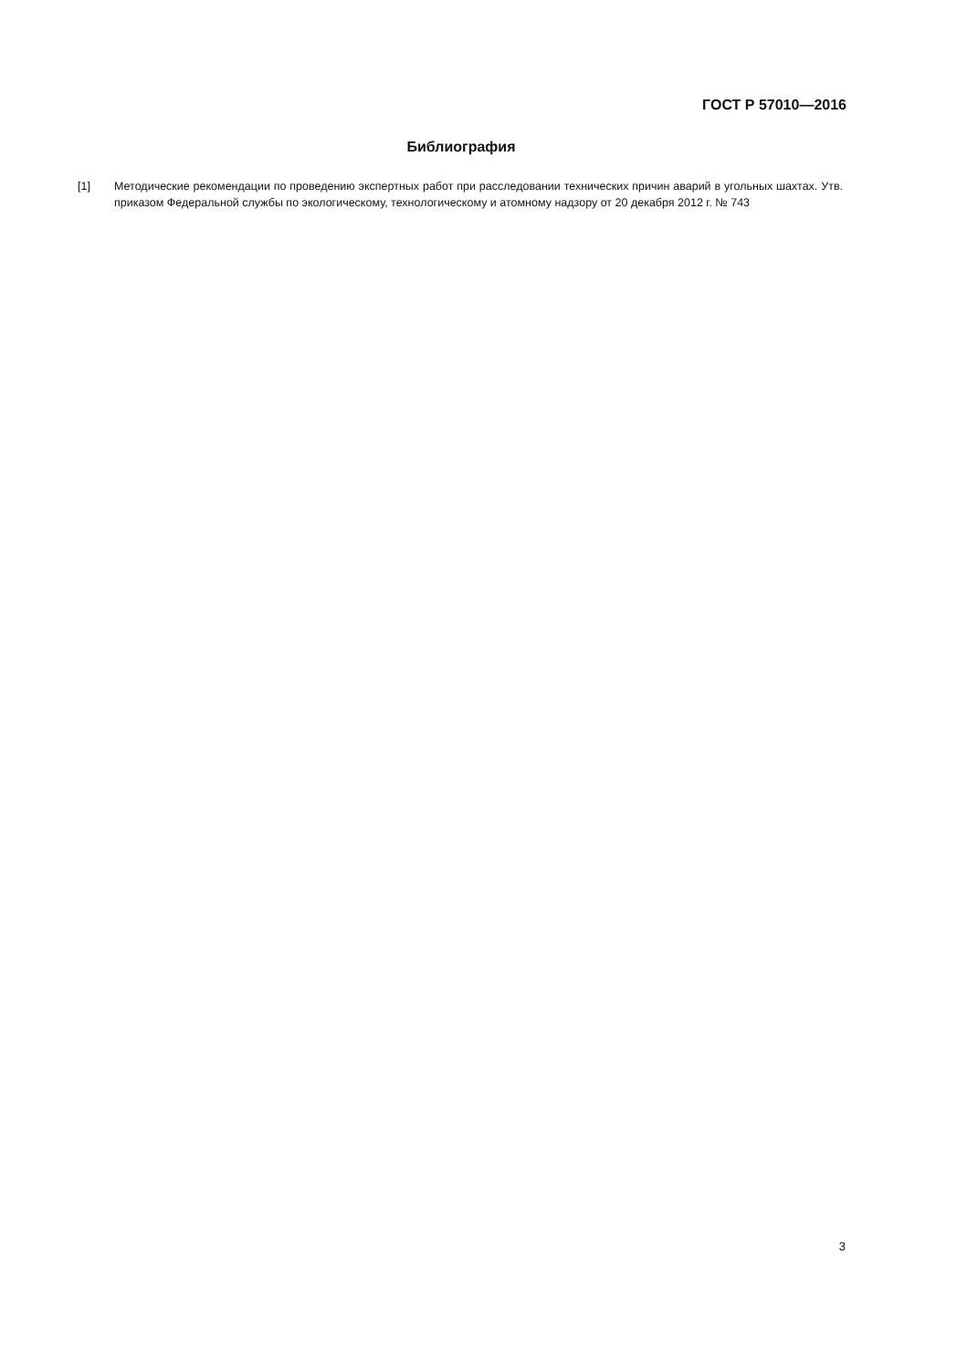ГОСТ Р 57010—2016
Библиография
[1] Методические рекомендации по проведению экспертных работ при расследовании технических причин аварий в угольных шахтах. Утв. приказом Федеральной службы по экологическому, технологическому и атомному надзору от 20 декабря 2012 г. № 743
3